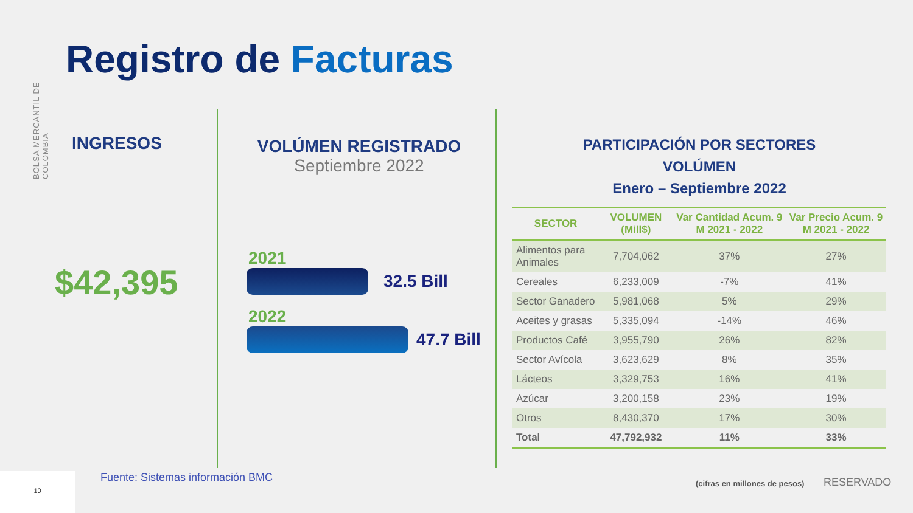BOLSA MERCANTIL DE COLOMBIA
Registro de Facturas
INGRESOS
$42,395
VOLÚMEN REGISTRADO
Septiembre 2022
2021
32.5 Bill
2022
47.7 Bill
PARTICIPACIÓN POR SECTORES
VOLÚMEN
Enero – Septiembre 2022
| SECTOR | VOLUMEN (Mill$) | Var Cantidad Acum. 9 M 2021 - 2022 | Var Precio Acum. 9 M 2021 - 2022 |
| --- | --- | --- | --- |
| Alimentos para Animales | 7,704,062 | 37% | 27% |
| Cereales | 6,233,009 | -7% | 41% |
| Sector Ganadero | 5,981,068 | 5% | 29% |
| Aceites y grasas | 5,335,094 | -14% | 46% |
| Productos Café | 3,955,790 | 26% | 82% |
| Sector Avícola | 3,623,629 | 8% | 35% |
| Lácteos | 3,329,753 | 16% | 41% |
| Azúcar | 3,200,158 | 23% | 19% |
| Otros | 8,430,370 | 17% | 30% |
| Total | 47,792,932 | 11% | 33% |
10
Fuente: Sistemas información BMC
(cifras en millones de pesos) RESERVADO